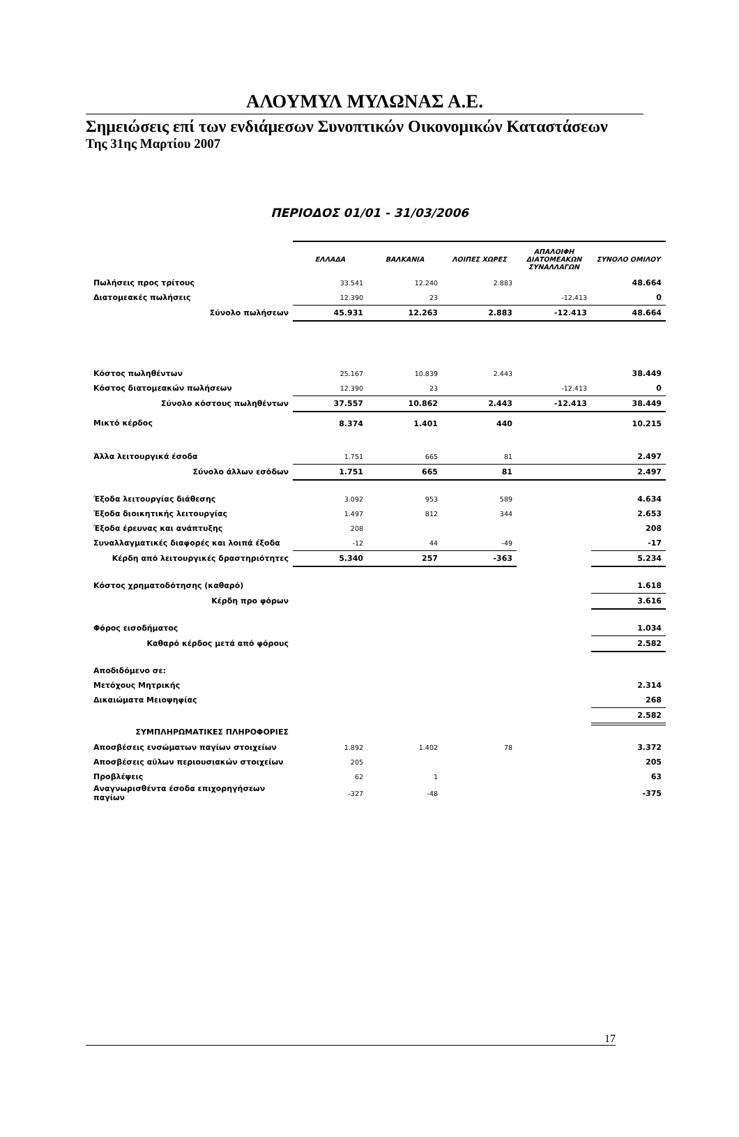ΑΛΟΥΜΥΛ ΜΥΛΩΝΑΣ Α.Ε.
Σημειώσεις επί των ενδιάμεσων Συνοπτικών Οικονομικών Καταστάσεων
Της 31ης Μαρτίου 2007
ΠΕΡΙΟΔΟΣ 01/01 - 31/03/2006
| | ΕΛΛΑΔΑ | ΒΑΛΚΑΝΙΑ | ΛΟΙΠΕΣ ΧΩΡΕΣ | ΑΠΑΛΟΙΦΗ ΔΙΑΤΟΜΕΑΚΩΝ ΣΥΝΑΛΛΑΓΩΝ | ΣΥΝΟΛΟ ΟΜΙΛΟΥ |
| Πωλήσεις προς τρίτους | 33.541 | 12.240 | 2.883 | | 48.664 |
| Διατομεακές πωλήσεις | 12.390 | 23 | | -12.413 | 0 |
| Σύνολο πωλήσεων | 45.931 | 12.263 | 2.883 | -12.413 | 48.664 |
| Κόστος πωληθέντων | 25.167 | 10.839 | 2.443 | | 38.449 |
| Κόστος διατομεακών πωλήσεων | 12.390 | 23 | | -12.413 | 0 |
| Σύνολο κόστους πωληθέντων | 37.557 | 10.862 | 2.443 | -12.413 | 38.449 |
| Μικτό κέρδος | 8.374 | 1.401 | 440 | | 10.215 |
| Άλλα λειτουργικά έσοδα | 1.751 | 665 | 81 | | 2.497 |
| Σύνολο άλλων εσόδων | 1.751 | 665 | 81 | | 2.497 |
| Έξοδα λειτουργίας διάθεσης | 3.092 | 953 | 589 | | 4.634 |
| Έξοδα διοικητικής λειτουργίας | 1.497 | 812 | 344 | | 2.653 |
| Έξοδα έρευνας και ανάπτυξης | 208 | | | | 208 |
| Συναλλαγματικές διαφορές και λοιπά έξοδα | -12 | 44 | -49 | | -17 |
| Κέρδη από λειτουργικές δραστηριότητες | 5.340 | 257 | -363 | | 5.234 |
| Κόστος χρηματοδότησης (καθαρό) | | | | | 1.618 |
| Κέρδη προ φόρων | | | | | 3.616 |
| Φόρος εισοδήματος | | | | | 1.034 |
| Καθαρό κέρδος μετά από φόρους | | | | | 2.582 |
| Αποδιδόμενο σε: | | | | | |
| Μετόχους Μητρικής | | | | | 2.314 |
| Δικαιώματα Μειοψηφίας | | | | | 268 |
| | | | | | 2.582 |
| ΣΥΜΠΛΗΡΩΜΑΤΙΚΕΣ ΠΛΗΡΟΦΟΡΙΕΣ | | | | | |
| Αποσβέσεις ενσώματων παγίων στοιχείων | 1.892 | 1.402 | 78 | | 3.372 |
| Αποσβέσεις αϋλων περιουσιακών στοιχείων | 205 | | | | 205 |
| Προβλέψεις | 62 | 1 | | | 63 |
| Αναγνωρισθέντα έσοδα επιχορηγήσεων παγίων | -327 | -48 | | | -375 |
17